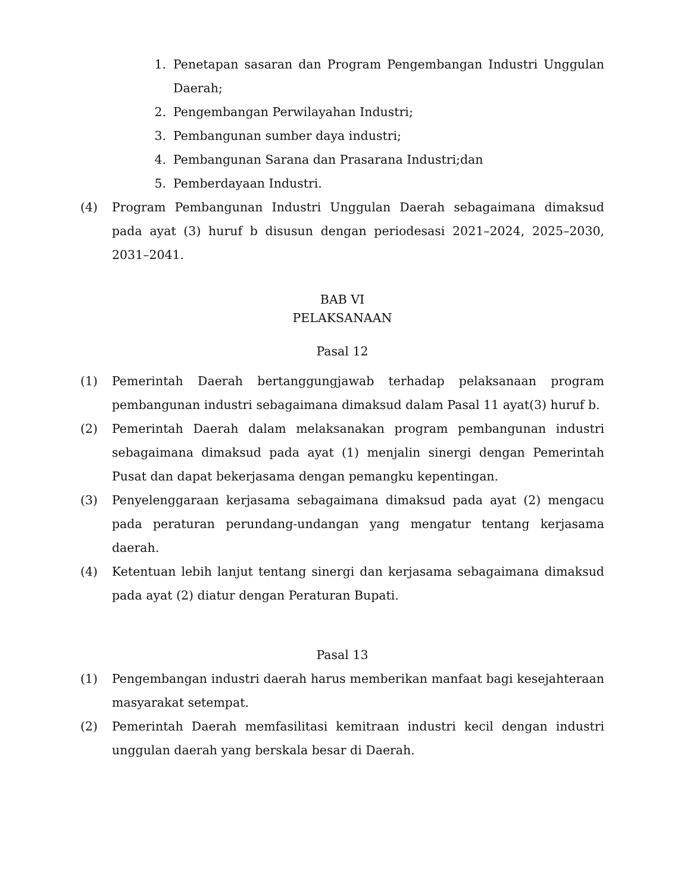1. Penetapan sasaran dan Program Pengembangan Industri Unggulan Daerah;
2. Pengembangan Perwilayahan Industri;
3. Pembangunan sumber daya industri;
4. Pembangunan Sarana dan Prasarana Industri;dan
5. Pemberdayaan Industri.
(4) Program Pembangunan Industri Unggulan Daerah sebagaimana dimaksud pada ayat (3) huruf b disusun dengan periodesasi 2021–2024, 2025–2030, 2031–2041.
BAB VI
PELAKSANAAN
Pasal 12
(1) Pemerintah Daerah bertanggungjawab terhadap pelaksanaan program pembangunan industri sebagaimana dimaksud dalam Pasal 11 ayat(3) huruf b.
(2) Pemerintah Daerah dalam melaksanakan program pembangunan industri sebagaimana dimaksud pada ayat (1) menjalin sinergi dengan Pemerintah Pusat dan dapat bekerjasama dengan pemangku kepentingan.
(3) Penyelenggaraan kerjasama sebagaimana dimaksud pada ayat (2) mengacu pada peraturan perundang-undangan yang mengatur tentang kerjasama daerah.
(4) Ketentuan lebih lanjut tentang sinergi dan kerjasama sebagaimana dimaksud pada ayat (2) diatur dengan Peraturan Bupati.
Pasal 13
(1) Pengembangan industri daerah harus memberikan manfaat bagi kesejahteraan masyarakat setempat.
(2) Pemerintah Daerah memfasilitasi kemitraan industri kecil dengan industri unggulan daerah yang berskala besar di Daerah.